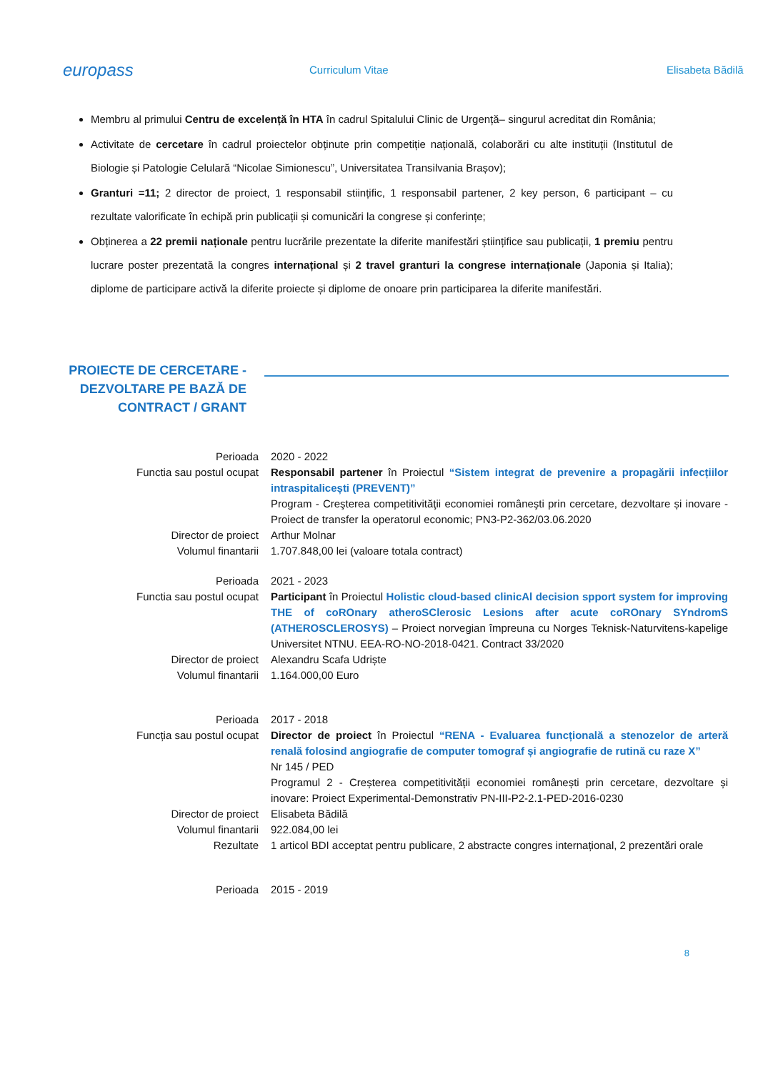europass
Curriculum Vitae Elisabeta Bădilă
Membru al primului Centru de excelență în HTA în cadrul Spitalului Clinic de Urgență– singurul acreditat din România;
Activitate de cercetare în cadrul proiectelor obținute prin competiție națională, colaborări cu alte instituții (Institutul de Biologie și Patologie Celulară “Nicolae Simionescu”, Universitatea Transilvania Brașov);
Granturi =11; 2 director de proiect, 1 responsabil stiințific, 1 responsabil partener, 2 key person, 6 participant – cu rezultate valorificate în echipă prin publicații și comunicări la congrese și conferințe;
Obținerea a 22 premii naționale pentru lucrările prezentate la diferite manifestări științifice sau publicații, 1 premiu pentru lucrare poster prezentată la congres internațional și 2 travel granturi la congrese internaționale (Japonia și Italia); diplome de participare activă la diferite proiecte și diplome de onoare prin participarea la diferite manifestări.
PROIECTE DE CERCETARE -
DEZVOLTARE PE BAZĂ DE
CONTRACT / GRANT
Perioada 2020 - 2022
Functia sau postul ocupat Responsabil partener în Proiectul “Sistem integrat de prevenire a propagării infecțiilor intraspitalicești (PREVENT)”
Program - Creşterea competitivităţii economiei româneşti prin cercetare, dezvoltare și inovare - Proiect de transfer la operatorul economic; PN3-P2-362/03.06.2020
Director de proiect Arthur Molnar
Volumul finantarii 1.707.848,00 lei (valoare totala contract)
Perioada 2021 - 2023
Functia sau postul ocupat Participant în Proiectul Holistic cloud-based clinicAl decision spport system for improving THE of coROnary atheroSClerosic Lesions after acute coROnary SYndromS (ATHEROSCLEROSYS) – Proiect norvegian împreuna cu Norges Teknisk-Naturvitens-kapelige Universitet NTNU. EEA-RO-NO-2018-0421. Contract 33/2020
Director de proiect Alexandru Scafa Udriște
Volumul finantarii 1.164.000,00 Euro
Perioada 2017 - 2018
Funcția sau postul ocupat Director de proiect în Proiectul “RENA - Evaluarea funcțională a stenozelor de arteră renală folosind angiografie de computer tomograf și angiografie de rutină cu raze X”
Nr 145 / PED
Programul 2 - Creșterea competitivității economiei românești prin cercetare, dezvoltare și inovare: Proiect Experimental-Demonstrativ PN-III-P2-2.1-PED-2016-0230
Director de proiect Elisabeta Bădilă
Volumul finantarii 922.084,00 lei
Rezultate 1 articol BDI acceptat pentru publicare, 2 abstracte congres internațional, 2 prezentări orale
Perioada 2015 - 2019
8